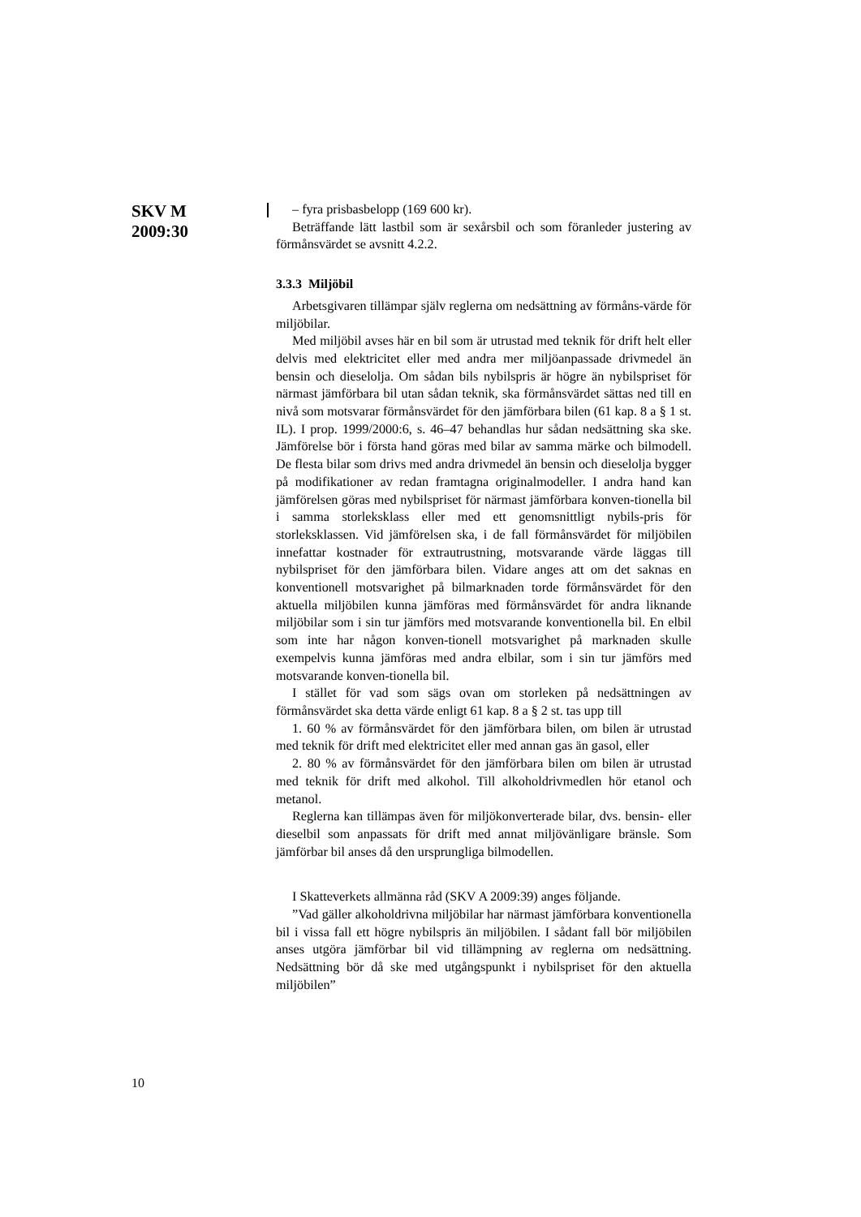SKV M
2009:30
– fyra prisbasbelopp (169 600 kr).
Beträffande lätt lastbil som är sexårsbil och som föranleder justering av förmånsvärdet se avsnitt 4.2.2.
3.3.3 Miljöbil
Arbetsgivaren tillämpar själv reglerna om nedsättning av förmåns-värde för miljöbilar.
Med miljöbil avses här en bil som är utrustad med teknik för drift helt eller delvis med elektricitet eller med andra mer miljöanpassade drivmedel än bensin och dieselolja. Om sådan bils nybilspris är högre än nybilspriset för närmast jämförbara bil utan sådan teknik, ska förmånsvärdet sättas ned till en nivå som motsvarar förmånsvärdet för den jämförbara bilen (61 kap. 8 a § 1 st. IL). I prop. 1999/2000:6, s. 46–47 behandlas hur sådan nedsättning ska ske. Jämförelse bör i första hand göras med bilar av samma märke och bilmodell. De flesta bilar som drivs med andra drivmedel än bensin och dieselolja bygger på modifikationer av redan framtagna originalmodeller. I andra hand kan jämförelsen göras med nybilspriset för närmast jämförbara konven-tionella bil i samma storleksklass eller med ett genomsnittligt nybils-pris för storleksklassen. Vid jämförelsen ska, i de fall förmånsvärdet för miljöbilen innefattar kostnader för extrautrustning, motsvarande värde läggas till nybilspriset för den jämförbara bilen. Vidare anges att om det saknas en konventionell motsvarighet på bilmarknaden torde förmånsvärdet för den aktuella miljöbilen kunna jämföras med förmånsvärdet för andra liknande miljöbilar som i sin tur jämförs med motsvarande konventionella bil. En elbil som inte har någon konven-tionell motsvarighet på marknaden skulle exempelvis kunna jämföras med andra elbilar, som i sin tur jämförs med motsvarande konven-tionella bil.
I stället för vad som sägs ovan om storleken på nedsättningen av förmånsvärdet ska detta värde enligt 61 kap. 8 a § 2 st. tas upp till
1. 60 % av förmånsvärdet för den jämförbara bilen, om bilen är utrustad med teknik för drift med elektricitet eller med annan gas än gasol, eller
2. 80 % av förmånsvärdet för den jämförbara bilen om bilen är utrustad med teknik för drift med alkohol. Till alkoholdrivmedlen hör etanol och metanol.
Reglerna kan tillämpas även för miljökonverterade bilar, dvs. bensin- eller dieselbil som anpassats för drift med annat miljövänligare bränsle. Som jämförbar bil anses då den ursprungliga bilmodellen.
I Skatteverkets allmänna råd (SKV A 2009:39) anges följande.
”Vad gäller alkoholdrivna miljöbilar har närmast jämförbara konventionella bil i vissa fall ett högre nybilspris än miljöbilen. I sådant fall bör miljöbilen anses utgöra jämförbar bil vid tillämpning av reglerna om nedsättning. Nedsättning bör då ske med utgångspunkt i nybilspriset för den aktuella miljöbilen”
10